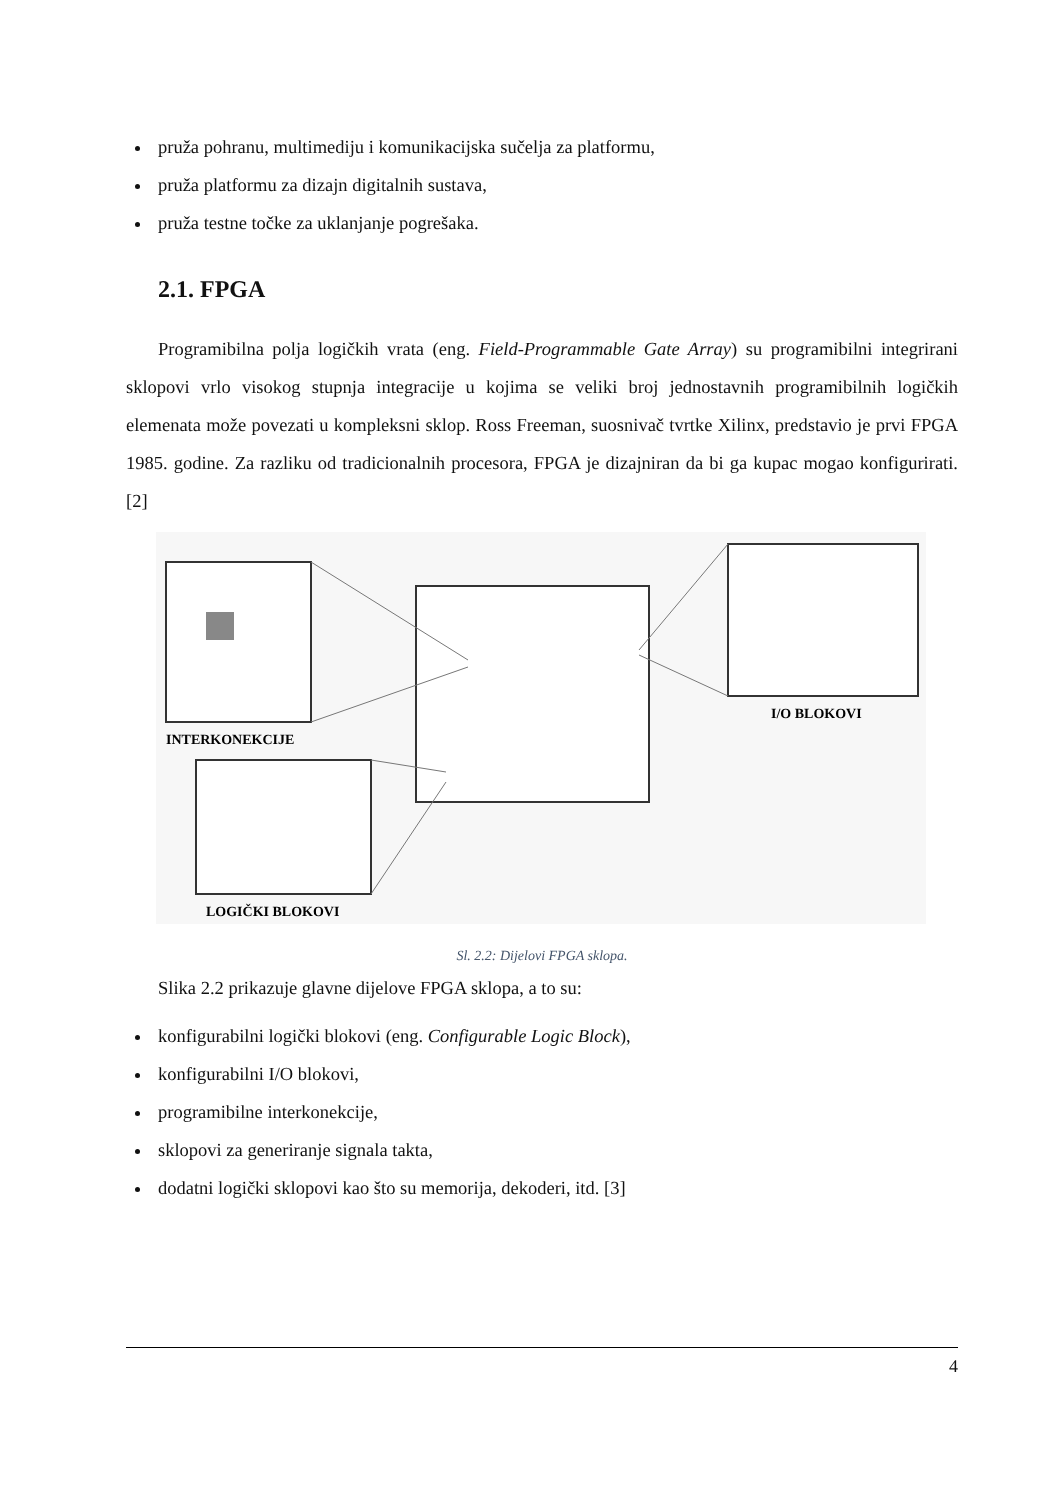pruža pohranu, multimediju i komunikacijska sučelja za platformu,
pruža platformu za dizajn digitalnih sustava,
pruža testne točke za uklanjanje pogrešaka.
2.1. FPGA
Programibilna polja logičkih vrata (eng. Field-Programmable Gate Array) su programibilni integrirani sklopovi vrlo visokog stupnja integracije u kojima se veliki broj jednostavnih programibilnih logičkih elemenata može povezati u kompleksni sklop. Ross Freeman, suosnivač tvrtke Xilinx, predstavio je prvi FPGA 1985. godine. Za razliku od tradicionalnih procesora, FPGA je dizajniran da bi ga kupac mogao konfigurirati. [2]
INTERKONEKCIJE
I/O BLOKOVI
LOGIČKI BLOKOVI
Sl. 2.2: Dijelovi FPGA sklopa.
Slika 2.2 prikazuje glavne dijelove FPGA sklopa, a to su:
konfigurabilni logički blokovi (eng. Configurable Logic Block),
konfigurabilni I/O blokovi,
programibilne interkonekcije,
sklopovi za generiranje signala takta,
dodatni logički sklopovi kao što su memorija, dekoderi, itd. [3]
4